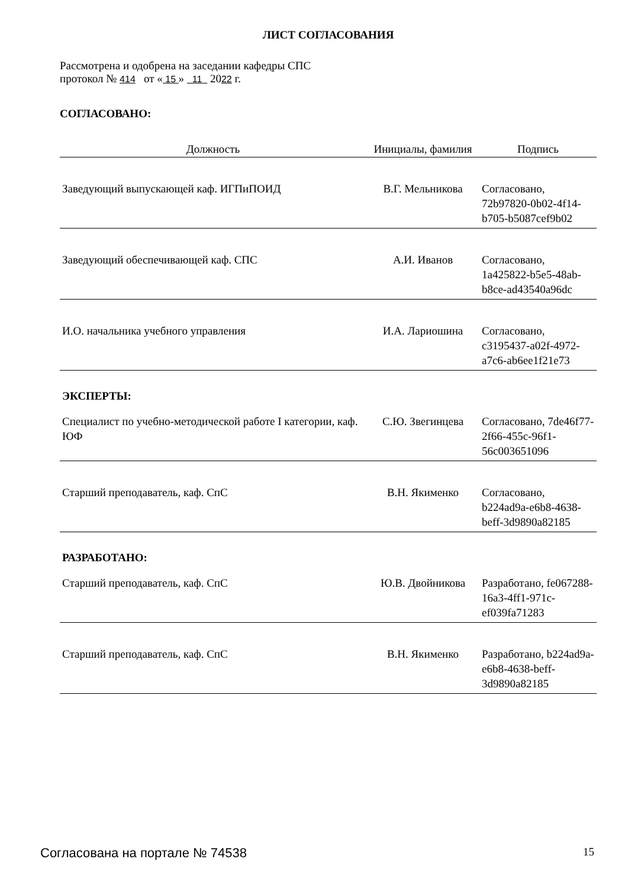ЛИСТ СОГЛАСОВАНИЯ
Рассмотрена и одобрена на заседании кафедры СПС
протокол № 414 от « 15 » 11 2022 г.
СОГЛАСОВАНО:
| Должность | Инициалы, фамилия | Подпись |
| --- | --- | --- |
| Заведующий выпускающей каф. ИГПиПОИД | В.Г. Мельникова | Согласовано, 72b97820-0b02-4f14-b705-b5087cef9b02 |
| Заведующий обеспечивающей каф. СПС | А.И. Иванов | Согласовано, 1a425822-b5e5-48ab-b8ce-ad43540a96dc |
| И.О. начальника учебного управления | И.А. Лариошина | Согласовано, c3195437-a02f-4972-a7c6-ab6ee1f21e73 |
| ЭКСПЕРТЫ: | | |
| Специалист по учебно-методической работе I категории, каф. ЮФ | С.Ю. Звегинцева | Согласовано, 7de46f77-2f66-455c-96f1-56c003651096 |
| Старший преподаватель, каф. СпС | В.Н. Якименко | Согласовано, b224ad9a-e6b8-4638-beff-3d9890a82185 |
| РАЗРАБОТАНО: | | |
| Старший преподаватель, каф. СпС | Ю.В. Двойникова | Разработано, fe067288-16a3-4ff1-971c-ef039fa71283 |
| Старший преподаватель, каф. СпС | В.Н. Якименко | Разработано, b224ad9a-e6b8-4638-beff-3d9890a82185 |
Согласована на портале № 74538 15